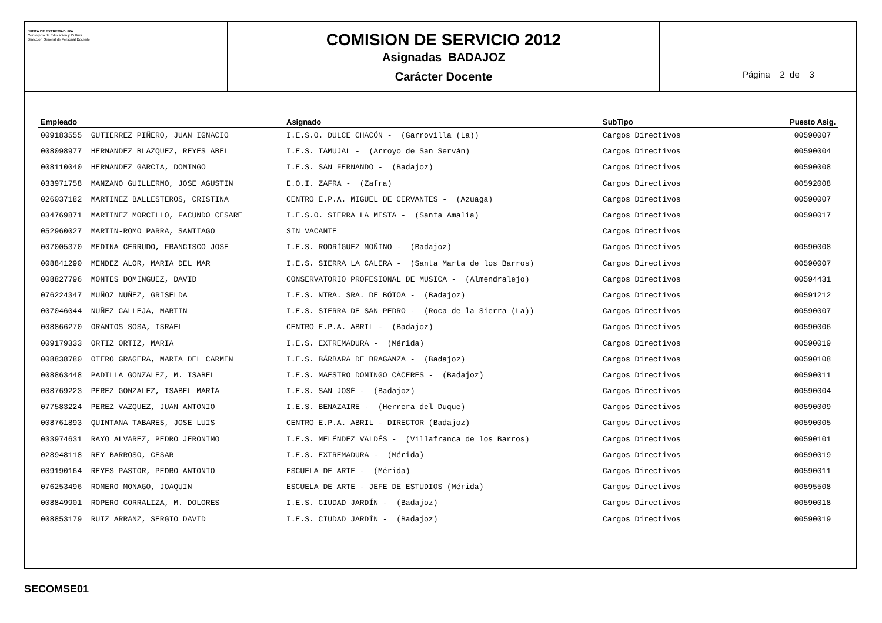JUNTA DE EXTREMADURA
Consejería de Educación y Cultura
Dirección General de Personal Docente
COMISION DE SERVICIO 2012
Asignadas BADAJOZ
Carácter Docente
Página 2 de 3
| Empleado | Asignado | SubTipo | Puesto Asig. |
| --- | --- | --- | --- |
| 009183555 GUTIERREZ PIÑERO, JUAN IGNACIO | I.E.S.O. DULCE CHACÓN - (Garrovilla (La)) | Cargos Directivos | 00590007 |
| 008098977 HERNANDEZ BLAZQUEZ, REYES ABEL | I.E.S. TAMUJAL - (Arroyo de San Serván) | Cargos Directivos | 00590004 |
| 008110040 HERNANDEZ GARCIA, DOMINGO | I.E.S. SAN FERNANDO - (Badajoz) | Cargos Directivos | 00590008 |
| 033971758 MANZANO GUILLERMO, JOSE AGUSTIN | E.O.I. ZAFRA - (Zafra) | Cargos Directivos | 00592008 |
| 026037182 MARTINEZ BALLESTEROS, CRISTINA | CENTRO E.P.A. MIGUEL DE CERVANTES - (Azuaga) | Cargos Directivos | 00590007 |
| 034769871 MARTINEZ MORCILLO, FACUNDO CESARE | I.E.S.O. SIERRA LA MESTA - (Santa Amalia) | Cargos Directivos | 00590017 |
| 052960027 MARTIN-ROMO PARRA, SANTIAGO | SIN VACANTE | Cargos Directivos | |
| 007005370 MEDINA CERRUDO, FRANCISCO JOSE | I.E.S. RODRÍGUEZ MOÑINO - (Badajoz) | Cargos Directivos | 00590008 |
| 008841290 MENDEZ ALOR, MARIA DEL MAR | I.E.S. SIERRA LA CALERA - (Santa Marta de los Barros) | Cargos Directivos | 00590007 |
| 008827796 MONTES DOMINGUEZ, DAVID | CONSERVATORIO PROFESIONAL DE MUSICA - (Almendralejo) | Cargos Directivos | 00594431 |
| 076224347 MUÑOZ NUÑEZ, GRISELDA | I.E.S. NTRA. SRA. DE BÓTOA - (Badajoz) | Cargos Directivos | 00591212 |
| 007046044 NUÑEZ CALLEJA, MARTIN | I.E.S. SIERRA DE SAN PEDRO - (Roca de la Sierra (La)) | Cargos Directivos | 00590007 |
| 008866270 ORANTOS SOSA, ISRAEL | CENTRO E.P.A. ABRIL - (Badajoz) | Cargos Directivos | 00590006 |
| 009179333 ORTIZ ORTIZ, MARIA | I.E.S. EXTREMADURA - (Mérida) | Cargos Directivos | 00590019 |
| 008838780 OTERO GRAGERA, MARIA DEL CARMEN | I.E.S. BÁRBARA DE BRAGANZA - (Badajoz) | Cargos Directivos | 00590108 |
| 008863448 PADILLA GONZALEZ, M. ISABEL | I.E.S. MAESTRO DOMINGO CÁCERES - (Badajoz) | Cargos Directivos | 00590011 |
| 008769223 PEREZ GONZALEZ, ISABEL MARÍA | I.E.S. SAN JOSÉ - (Badajoz) | Cargos Directivos | 00590004 |
| 077583224 PEREZ VAZQUEZ, JUAN ANTONIO | I.E.S. BENAZAIRE - (Herrera del Duque) | Cargos Directivos | 00590009 |
| 008761893 QUINTANA TABARES, JOSE LUIS | CENTRO E.P.A. ABRIL - DIRECTOR (Badajoz) | Cargos Directivos | 00590005 |
| 033974631 RAYO ALVAREZ, PEDRO JERONIMO | I.E.S. MELÉNDEZ VALDÉS - (Villafranca de los Barros) | Cargos Directivos | 00590101 |
| 028948118 REY BARROSO, CESAR | I.E.S. EXTREMADURA - (Mérida) | Cargos Directivos | 00590019 |
| 009190164 REYES PASTOR, PEDRO ANTONIO | ESCUELA DE ARTE - (Mérida) | Cargos Directivos | 00590011 |
| 076253496 ROMERO MONAGO, JOAQUIN | ESCUELA DE ARTE - JEFE DE ESTUDIOS (Mérida) | Cargos Directivos | 00595508 |
| 008849901 ROPERO CORRALIZA, M. DOLORES | I.E.S. CIUDAD JARDÍN - (Badajoz) | Cargos Directivos | 00590018 |
| 008853179 RUIZ ARRANZ, SERGIO DAVID | I.E.S. CIUDAD JARDÍN - (Badajoz) | Cargos Directivos | 00590019 |
SECOMSE01